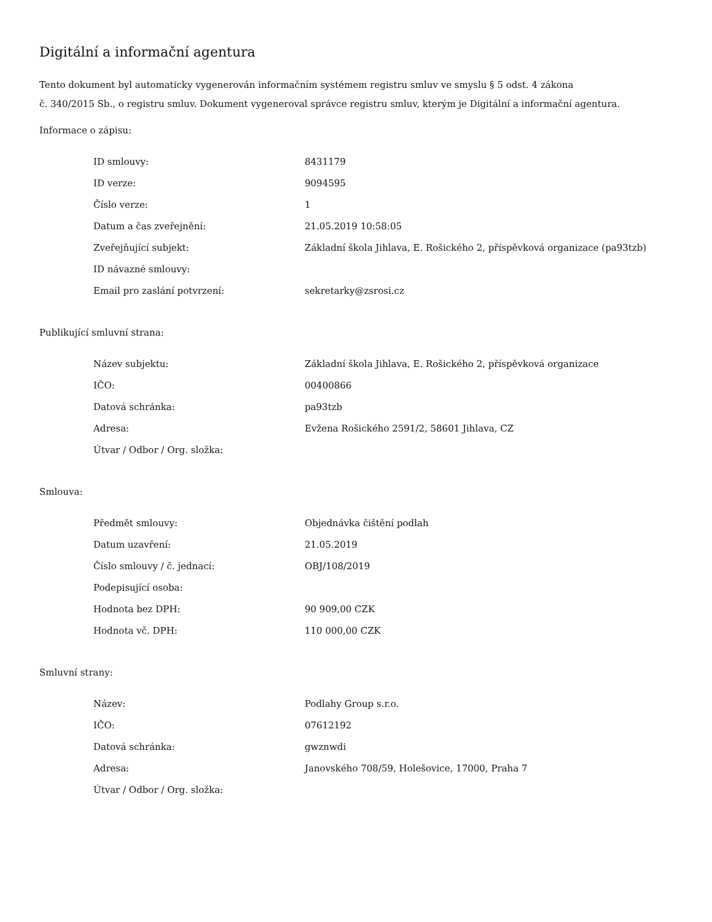Digitální a informační agentura
Tento dokument byl automaticky vygenerován informačním systémem registru smluv ve smyslu § 5 odst. 4 zákona
č. 340/2015 Sb., o registru smluv. Dokument vygeneroval správce registru smluv, kterým je Digitální a informační agentura.
Informace o zápisu:
| ID smlouvy: | 8431179 |
| ID verze: | 9094595 |
| Číslo verze: | 1 |
| Datum a čas zveřejnění: | 21.05.2019 10:58:05 |
| Zveřejňující subjekt: | Základní škola Jihlava, E. Rošického 2, příspěvková organizace (pa93tzb) |
| ID návazné smlouvy: | |
| Email pro zaslání potvrzení: | sekretarky@zsrosi.cz |
Publikující smluvní strana:
| Název subjektu: | Základní škola Jihlava, E. Rošického 2, příspěvková organizace |
| IČO: | 00400866 |
| Datová schránka: | pa93tzb |
| Adresa: | Evžena Rošického 2591/2, 58601 Jihlava, CZ |
| Útvar / Odbor / Org. složka: | |
Smlouva:
| Předmět smlouvy: | Objednávka čištění podlah |
| Datum uzavření: | 21.05.2019 |
| Číslo smlouvy / č. jednací: | OBJ/108/2019 |
| Podepisující osoba: | |
| Hodnota bez DPH: | 90 909,00 CZK |
| Hodnota vč. DPH: | 110 000,00 CZK |
Smluvní strany:
| Název: | Podlahy Group s.r.o. |
| IČO: | 07612192 |
| Datová schránka: | gwznwdi |
| Adresa: | Janovského 708/59, Holešovice, 17000, Praha 7 |
| Útvar / Odbor / Org. složka: | |